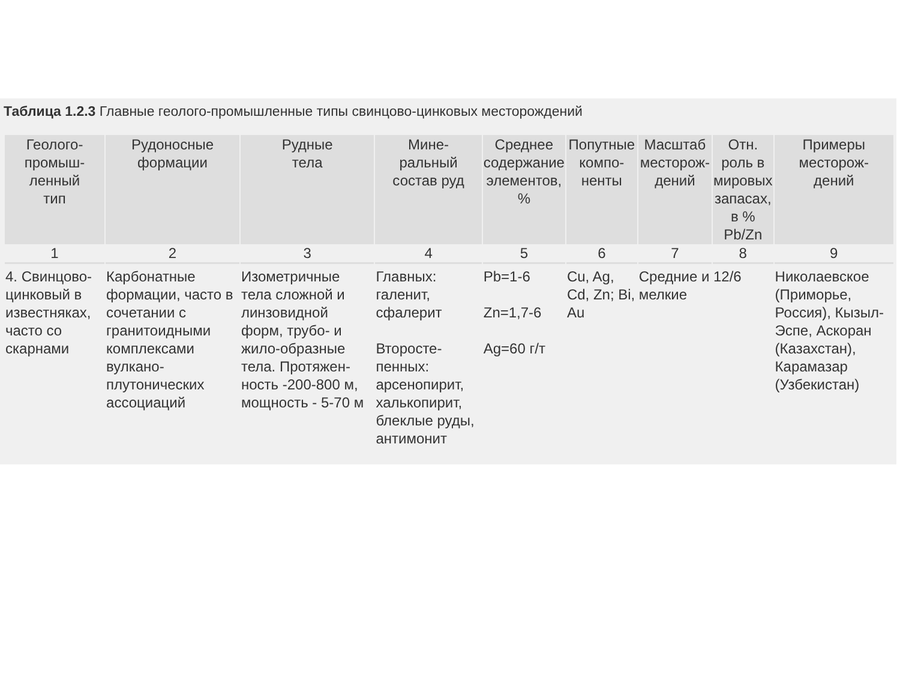Таблица 1.2.3 Главные геолого-промышленные типы свинцово-цинковых месторождений
| Геолого- промыш- ленный тип | Рудоносные формации | Рудные тела | Мине- ральный состав руд | Среднее содержание элементов, % | Попутные компо- ненты | Масштаб месторож- дений | Отн. роль в мировых запасах, в % Pb/Zn | Примеры месторож- дений |
| --- | --- | --- | --- | --- | --- | --- | --- | --- |
| 1 | 2 | 3 | 4 | 5 | 6 | 7 | 8 | 9 |
| 4. Свинцово-цинковый в известняках, часто со скарнами | Карбонатные формации, часто в сочетании с гранитоидными комплексами вулкано-плутонических ассоциаций | Изометричные тела сложной и линзовидной форм, трубо- и жило-образные тела. Протяжен-ность -200-800 м, мощность - 5-70 м | Главных: галенит, сфалерит Второсте-пенных: арсенопирит, халькопирит, блеклые руды, антимонит | Pb=1-6 Zn=1,7-6 Ag=60 г/т | Cu, Ag, Cd, Zn; Bi, Au | Средние и мелкие | 12/6 | Николаевское (Приморье, Россия), Кызыл-Эспе, Аскоран (Казахстан), Карамазар (Узбекистан) |